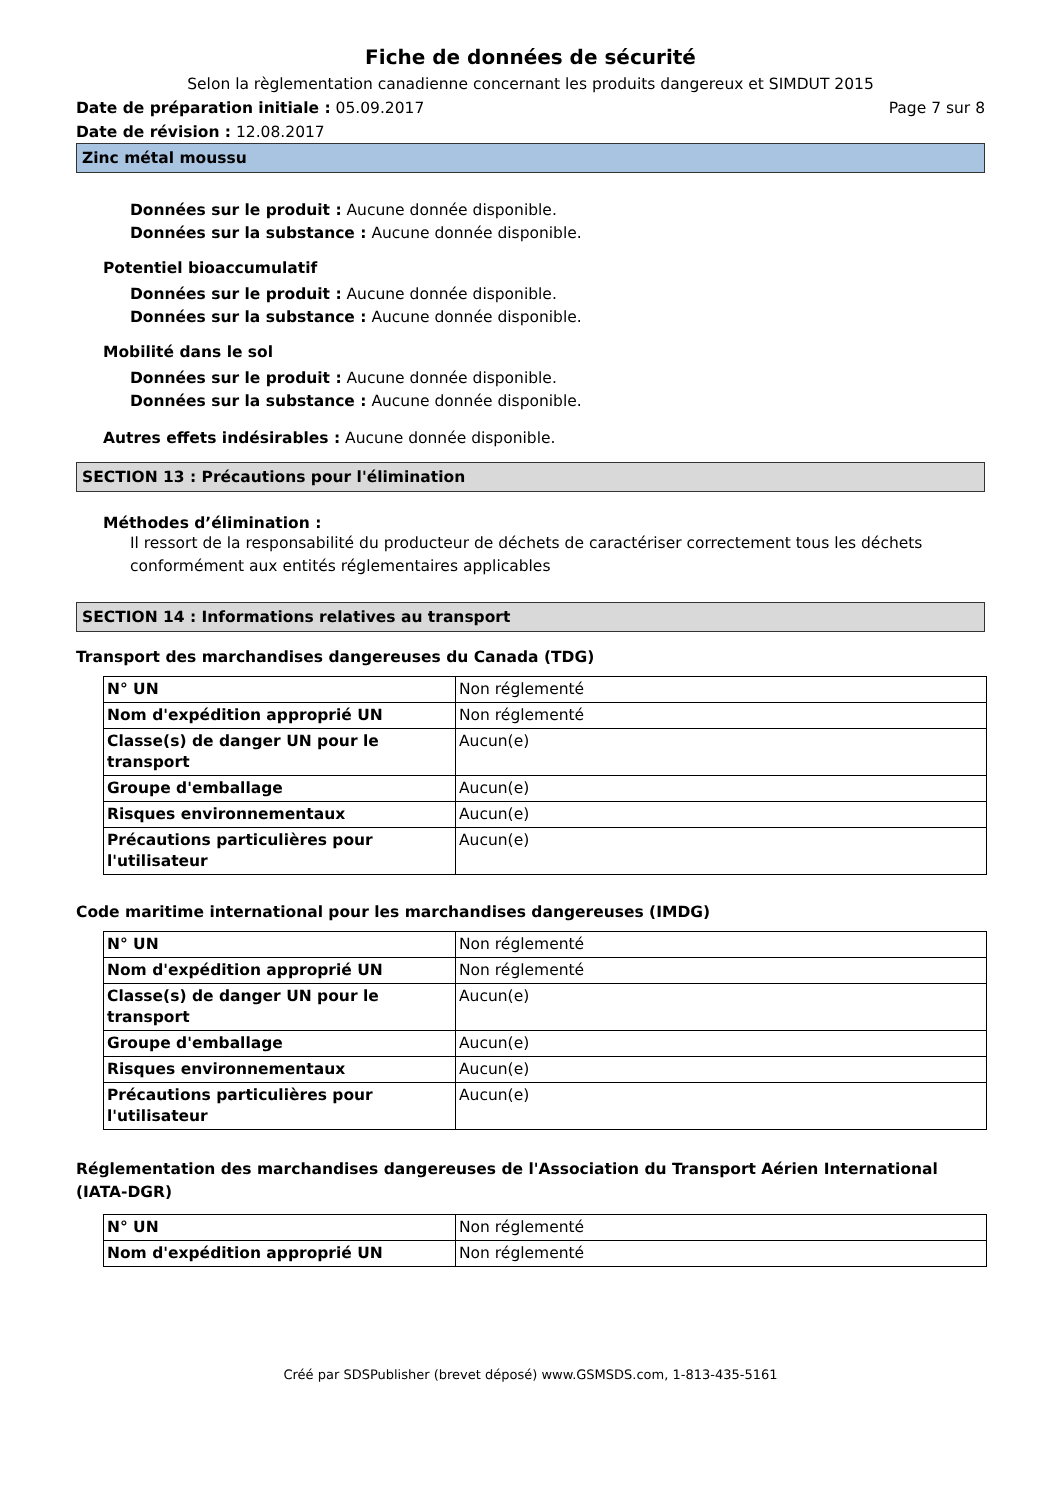Fiche de données de sécurité
Selon la règlementation canadienne concernant les produits dangereux et SIMDUT 2015
Date de préparation initiale : 05.09.2017 Page 7 sur 8
Date de révision : 12.08.2017
Zinc métal moussu
Données sur le produit : Aucune donnée disponible.
Données sur la substance : Aucune donnée disponible.
Potentiel bioaccumulatif
Données sur le produit : Aucune donnée disponible.
Données sur la substance : Aucune donnée disponible.
Mobilité dans le sol
Données sur le produit : Aucune donnée disponible.
Données sur la substance : Aucune donnée disponible.
Autres effets indésirables : Aucune donnée disponible.
SECTION 13 : Précautions pour l'élimination
Méthodes d’élimination :
Il ressort de la responsabilité du producteur de déchets de caractériser correctement tous les déchets conformément aux entités réglementaires applicables
SECTION 14 : Informations relatives au transport
Transport des marchandises dangereuses du Canada (TDG)
| N° UN | Non réglementé |
| Nom d'expédition approprié UN | Non réglementé |
| Classe(s) de danger UN pour le transport | Aucun(e) |
| Groupe d'emballage | Aucun(e) |
| Risques environnementaux | Aucun(e) |
| Précautions particulières pour l'utilisateur | Aucun(e) |
Code maritime international pour les marchandises dangereuses (IMDG)
| N° UN | Non réglementé |
| Nom d'expédition approprié UN | Non réglementé |
| Classe(s) de danger UN pour le transport | Aucun(e) |
| Groupe d'emballage | Aucun(e) |
| Risques environnementaux | Aucun(e) |
| Précautions particulières pour l'utilisateur | Aucun(e) |
Réglementation des marchandises dangereuses de l'Association du Transport Aérien International (IATA-DGR)
| N° UN | Non réglementé |
| Nom d'expédition approprié UN | Non réglementé |
Créé par SDSPublisher (brevet déposé) www.GSMSDS.com, 1-813-435-5161